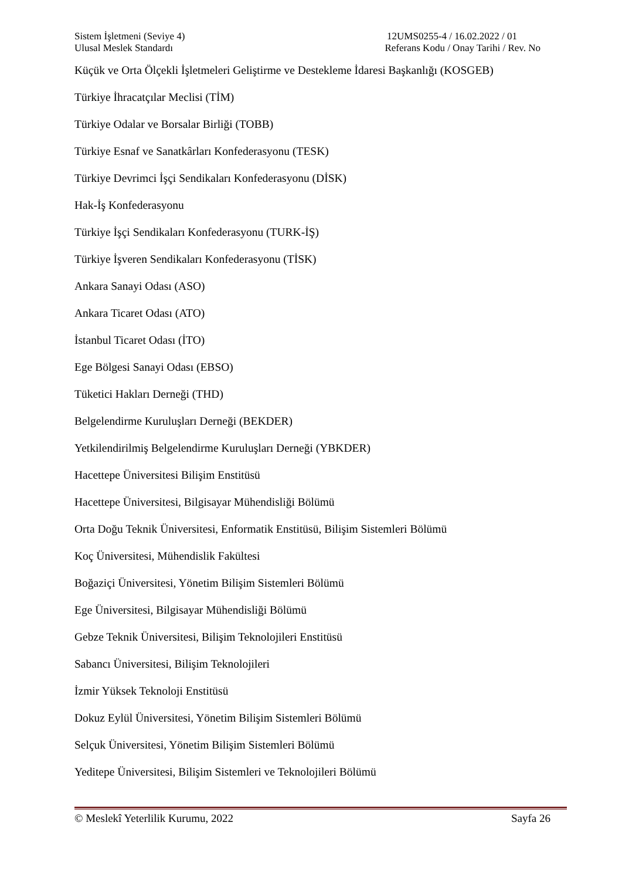Sistem İşletmeni (Seviye 4)
Ulusal Meslek Standardı
12UMS0255-4 / 16.02.2022 / 01
Referans Kodu / Onay Tarihi / Rev. No
Küçük ve Orta Ölçekli İşletmeleri Geliştirme ve Destekleme İdaresi Başkanlığı (KOSGEB)
Türkiye İhracatçılar Meclisi (TİM)
Türkiye Odalar ve Borsalar Birliği (TOBB)
Türkiye Esnaf ve Sanatkârları Konfederasyonu (TESK)
Türkiye Devrimci İşçi Sendikaları Konfederasyonu (DİSK)
Hak-İş Konfederasyonu
Türkiye İşçi Sendikaları Konfederasyonu (TURK-İŞ)
Türkiye İşveren Sendikaları Konfederasyonu (TİSK)
Ankara Sanayi Odası (ASO)
Ankara Ticaret Odası (ATO)
İstanbul Ticaret Odası (İTO)
Ege Bölgesi Sanayi Odası (EBSO)
Tüketici Hakları Derneği (THD)
Belgelendirme Kuruluşları Derneği (BEKDER)
Yetkilendirilmiş Belgelendirme Kuruluşları Derneği (YBKDER)
Hacettepe Üniversitesi Bilişim Enstitüsü
Hacettepe Üniversitesi, Bilgisayar Mühendisliği Bölümü
Orta Doğu Teknik Üniversitesi, Enformatik Enstitüsü, Bilişim Sistemleri Bölümü
Koç Üniversitesi, Mühendislik Fakültesi
Boğaziçi Üniversitesi, Yönetim Bilişim Sistemleri Bölümü
Ege Üniversitesi, Bilgisayar Mühendisliği Bölümü
Gebze Teknik Üniversitesi, Bilişim Teknolojileri Enstitüsü
Sabancı Üniversitesi, Bilişim Teknolojileri
İzmir Yüksek Teknoloji Enstitüsü
Dokuz Eylül Üniversitesi, Yönetim Bilişim Sistemleri Bölümü
Selçuk Üniversitesi, Yönetim Bilişim Sistemleri Bölümü
Yeditepe Üniversitesi, Bilişim Sistemleri ve Teknolojileri Bölümü
© Meslekî Yeterlilik Kurumu, 2022 Sayfa 26